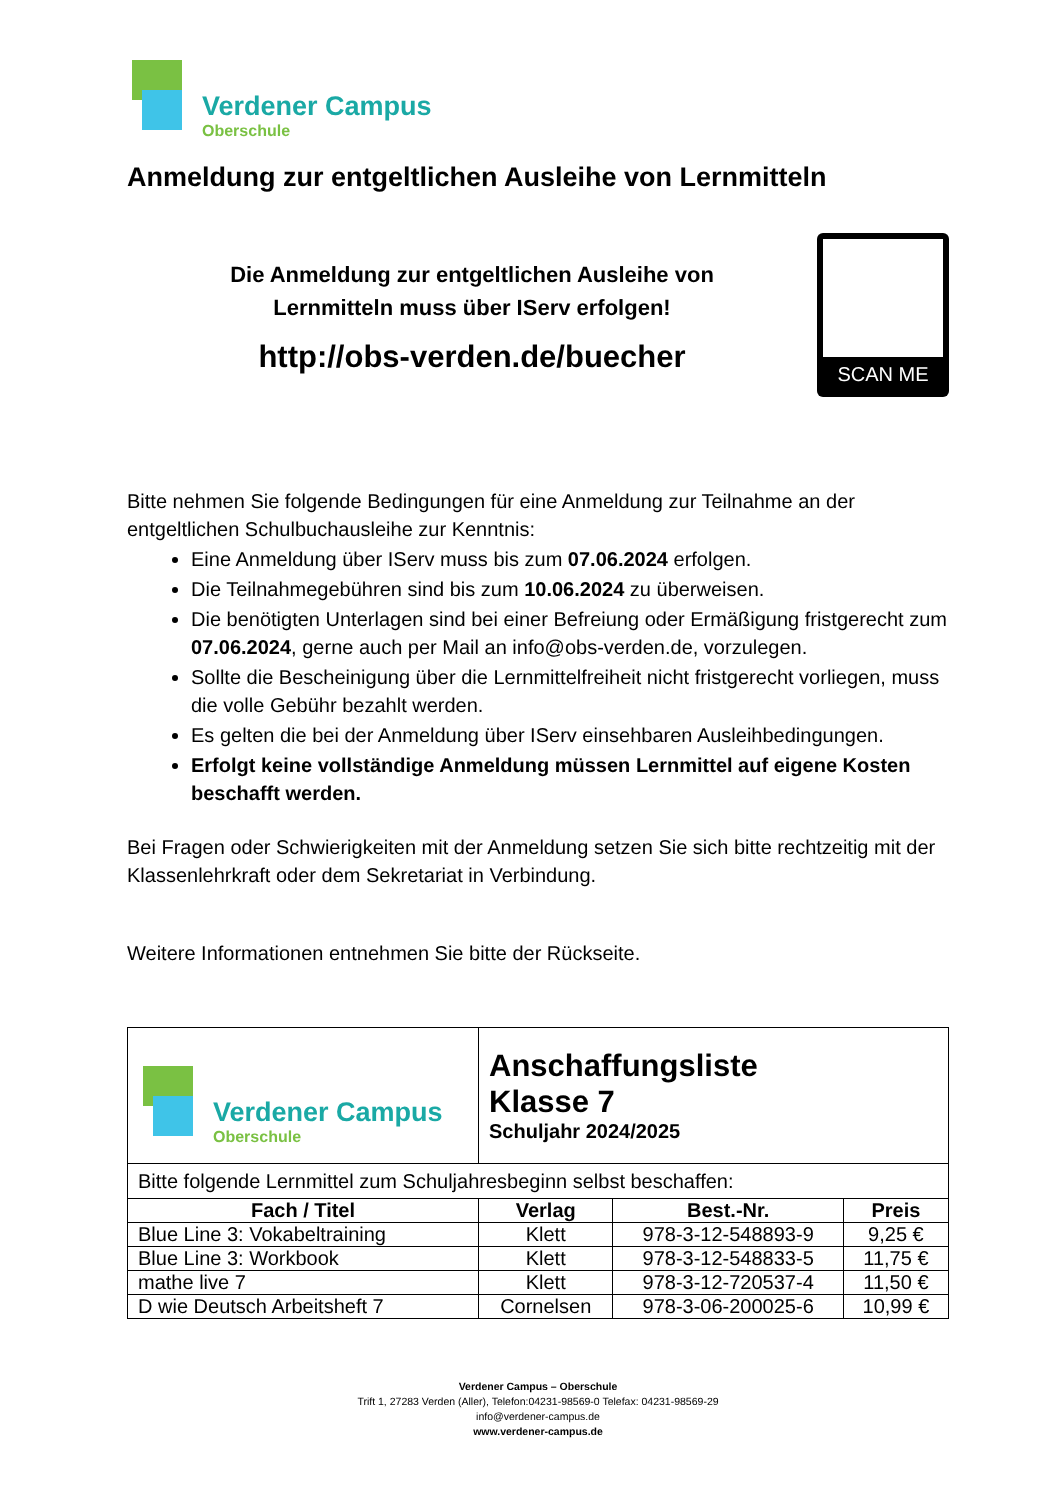Verdener Campus
Oberschule
Anmeldung zur entgeltlichen Ausleihe von Lernmitteln
Die Anmeldung zur entgeltlichen Ausleihe von
Lernmitteln muss über IServ erfolgen!
http://obs-verden.de/buecher
SCAN ME
Bitte nehmen Sie folgende Bedingungen für eine Anmeldung zur Teilnahme an der entgeltlichen Schulbuchausleihe zur Kenntnis:
Eine Anmeldung über IServ muss bis zum 07.06.2024 erfolgen.
Die Teilnahmegebühren sind bis zum 10.06.2024 zu überweisen.
Die benötigten Unterlagen sind bei einer Befreiung oder Ermäßigung fristgerecht zum 07.06.2024, gerne auch per Mail an info@obs-verden.de, vorzulegen.
Sollte die Bescheinigung über die Lernmittelfreiheit nicht fristgerecht vorliegen, muss die volle Gebühr bezahlt werden.
Es gelten die bei der Anmeldung über IServ einsehbaren Ausleihbedingungen.
Erfolgt keine vollständige Anmeldung müssen Lernmittel auf eigene Kosten beschafft werden.
Bei Fragen oder Schwierigkeiten mit der Anmeldung setzen Sie sich bitte rechtzeitig mit der Klassenlehrkraft oder dem Sekretariat in Verbindung.
Weitere Informationen entnehmen Sie bitte der Rückseite.
| Verdener Campus Oberschule | Anschaffungsliste Klasse 7 Schuljahr 2024/2025 | | |
| Bitte folgende Lernmittel zum Schuljahresbeginn selbst beschaffen: | | | |
| Fach / Titel | Verlag | Best.-Nr. | Preis |
| Blue Line 3: Vokabeltraining | Klett | 978-3-12-548893-9 | 9,25 € |
| Blue Line 3: Workbook | Klett | 978-3-12-548833-5 | 11,75 € |
| mathe live 7 | Klett | 978-3-12-720537-4 | 11,50 € |
| D wie Deutsch Arbeitsheft 7 | Cornelsen | 978-3-06-200025-6 | 10,99 € |
Verdener Campus – Oberschule
Trift 1, 27283 Verden (Aller), Telefon:04231-98569-0 Telefax: 04231-98569-29
info@verdener-campus.de
www.verdener-campus.de